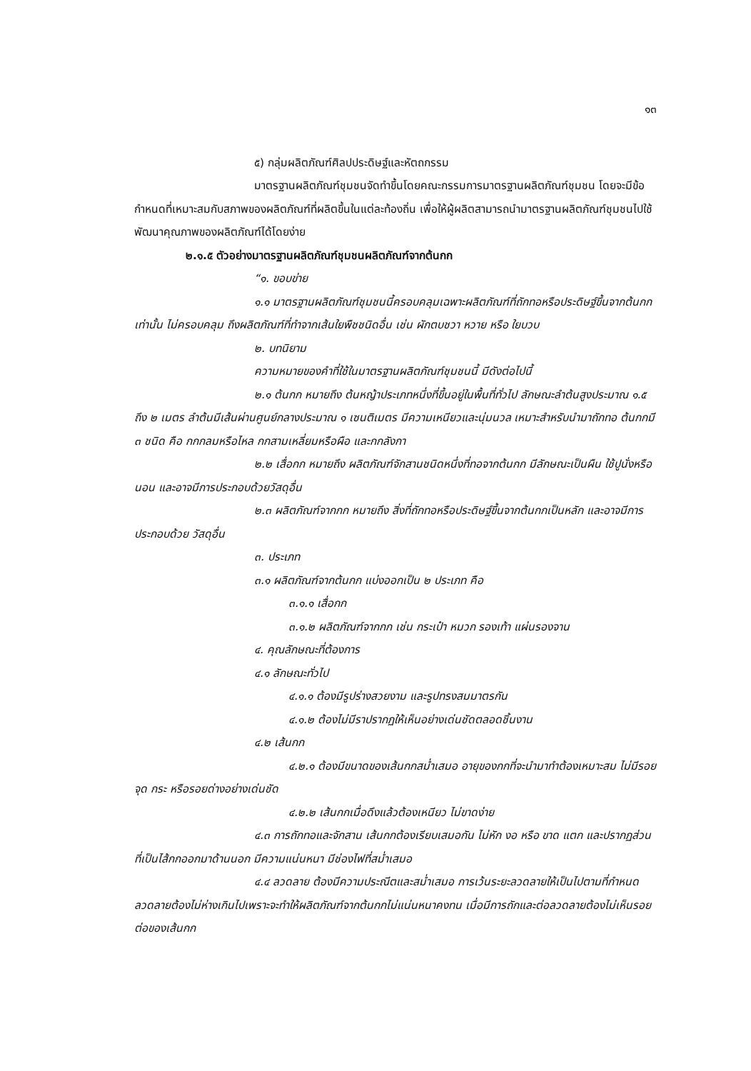๑๓
๕) กลุ่มผลิตภัณฑ์ศิลปประดิษฐ์และหัตถกรรม
มาตรฐานผลิตภัณฑ์ชุมชนจัดทำขึ้นโดยคณะกรรมการมาตรฐานผลิตภัณฑ์ชุมชน โดยจะมีข้อกำหนดที่เหมาะสมกับสภาพของผลิตภัณฑ์ที่ผลิตขึ้นในแต่ละท้องถิ่น เพื่อให้ผู้ผลิตสามารถนำมาตรฐานผลิตภัณฑ์ชุมชนไปใช้พัฒนาคุณภาพของผลิตภัณฑ์ได้โดยง่าย
๒.๑.๕ ตัวอย่างมาตรฐานผลิตภัณฑ์ชุมชนผลิตภัณฑ์จากต้นกก
“๑. ขอบข่าย
๑.๑ มาตรฐานผลิตภัณฑ์ชุมชนนี้ครอบคลุมเฉพาะผลิตภัณฑ์ที่ถักทอหรือประดิษฐ์ขึ้นจากต้นกกเท่านั้น ไม่ครอบคลุม ถึงผลิตภัณฑ์ที่ทำจากเส้นใยพืชชนิดอื่น เช่น ผักตบชวา หวาย หรือ ใยบวบ
๒. บทนิยาม
ความหมายของคำที่ใช้ในมาตรฐานผลิตภัณฑ์ชุมชนนี้ มีดังต่อไปนี้
๒.๑ ต้นกก หมายถึง ต้นหญ้าประเภทหนึ่งที่ขึ้นอยู่ในพื้นที่ทั่วไป ลักษณะลำต้นสูงประมาณ ๑.๕ ถึง ๒ เมตร ลำต้นมีเส้นผ่านศูนย์กลางประมาณ ๑ เซนติเมตร มีความเหนียวและนุ่มนวล เหมาะสำหรับนำมาถักทอ ต้นกกมี ๓ ชนิด คือ กกกลมหรือไหล กกสามเหลี่ยมหรือผือ และกกลังกา
๒.๒ เสื่อกก หมายถึง ผลิตภัณฑ์จักสานชนิดหนึ่งที่ทอจากต้นกก มีลักษณะเป็นผืน ใช้ปูนั่งหรือนอน และอาจมีการประกอบด้วยวัสดุอื่น
๒.๓ ผลิตภัณฑ์จากกก หมายถึง สิ่งที่ถักทอหรือประดิษฐ์ขึ้นจากต้นกกเป็นหลัก และอาจมีการประกอบด้วย วัสดุอื่น
๓. ประเภท
๓.๑ ผลิตภัณฑ์จากต้นกก แบ่งออกเป็น ๒ ประเภท คือ
๓.๑.๑ เสื่อกก
๓.๑.๒ ผลิตภัณฑ์จากกก เช่น กระเป๋า หมวก รองเท้า แผ่นรองจาน
๔. คุณลักษณะที่ต้องการ
๔.๑ ลักษณะทั่วไป
๔.๑.๑ ต้องมีรูปร่างสวยงาม และรูปทรงสมมาตรกัน
๔.๑.๒ ต้องไม่มีราปรากฏให้เห็นอย่างเด่นชัดตลอดชิ้นงาน
๔.๒ เส้นกก
๔.๒.๑ ต้องมีขนาดของเส้นกกสม่ำเสมอ อายุของกกที่จะนำมาทำต้องเหมาะสม ไม่มีรอยจุด กระ หรือรอยด่างอย่างเด่นชัด
๔.๒.๒ เส้นกกเมื่อดึงแล้วต้องเหนียว ไม่ขาดง่าย
๔.๓ การถักทอและจักสาน เส้นกกต้องเรียบเสมอกัน ไม่หัก งอ หรือ ขาด แตก และปรากฏส่วนที่เป็นไส้กกออกมาด้านนอก มีความแน่นหนา มีช่องไฟที่สม่ำเสมอ
๔.๔ ลวดลาย ต้องมีความประณีตและสม่ำเสมอ การเว้นระยะลวดลายให้เป็นไปตามที่กำหนด ลวดลายต้องไม่ห่างเกินไปเพราะจะทำให้ผลิตภัณฑ์จากต้นกกไม่แน่นหนาคงทน เมื่อมีการถักและต่อลวดลายต้องไม่เห็นรอยต่อของเส้นกก